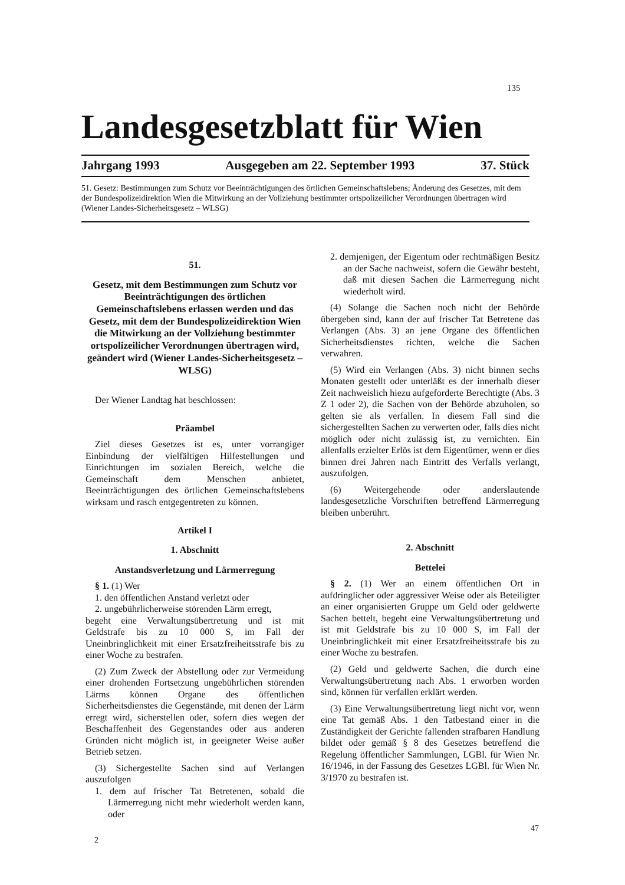135
Landesgesetzblatt für Wien
Jahrgang 1993 Ausgegeben am 22. September 1993 37. Stück
51. Gesetz: Bestimmungen zum Schutz vor Beeinträchtigungen des örtlichen Gemeinschaftslebens; Änderung des Gesetzes, mit dem der Bundespolizeidirektion Wien die Mitwirkung an der Vollziehung bestimmter ortspolizeilicher Verordnungen übertragen wird (Wiener Landes-Sicherheitsgesetz – WLSG)
51.
Gesetz, mit dem Bestimmungen zum Schutz vor Beeinträchtigungen des örtlichen Gemeinschaftslebens erlassen werden und das Gesetz, mit dem der Bundespolizeidirektion Wien die Mitwirkung an der Vollziehung bestimmter ortspolizeilicher Verordnungen übertragen wird, geändert wird (Wiener Landes-Sicherheitsgesetz – WLSG)
Der Wiener Landtag hat beschlossen:
Präambel
Ziel dieses Gesetzes ist es, unter vorrangiger Einbindung der vielfältigen Hilfestellungen und Einrichtungen im sozialen Bereich, welche die Gemeinschaft dem Menschen anbietet, Beeinträchtigungen des örtlichen Gemeinschaftslebens wirksam und rasch entgegentreten zu können.
Artikel I
1. Abschnitt
Anstandsverletzung und Lärmerregung
§ 1. (1) Wer
1. den öffentlichen Anstand verletzt oder
2. ungebührlicherweise störenden Lärm erregt,
begeht eine Verwaltungsübertretung und ist mit Geldstrafe bis zu 10 000 S, im Fall der Uneinbringlichkeit mit einer Ersatzfreiheitsstrafe bis zu einer Woche zu bestrafen.
(2) Zum Zweck der Abstellung oder zur Vermeidung einer drohenden Fortsetzung ungebührlichen störenden Lärms können Organe des öffentlichen Sicherheitsdienstes die Gegenstände, mit denen der Lärm erregt wird, sicherstellen oder, sofern dies wegen der Beschaffenheit des Gegenstandes oder aus anderen Gründen nicht möglich ist, in geeigneter Weise außer Betrieb setzen.
(3) Sichergestellte Sachen sind auf Verlangen auszufolgen
1. dem auf frischer Tat Betretenen, sobald die Lärmerregung nicht mehr wiederholt werden kann, oder
2. demjenigen, der Eigentum oder rechtmäßigen Besitz an der Sache nachweist, sofern die Gewähr besteht, daß mit diesen Sachen die Lärmerregung nicht wiederholt wird.
(4) Solange die Sachen noch nicht der Behörde übergeben sind, kann der auf frischer Tat Betretene das Verlangen (Abs. 3) an jene Organe des öffentlichen Sicherheitsdienstes richten, welche die Sachen verwahren.
(5) Wird ein Verlangen (Abs. 3) nicht binnen sechs Monaten gestellt oder unterläßt es der innerhalb dieser Zeit nachweislich hiezu aufgeforderte Berechtigte (Abs. 3 Z 1 oder 2), die Sachen von der Behörde abzuholen, so gelten sie als verfallen. In diesem Fall sind die sichergestellten Sachen zu verwerten oder, falls dies nicht möglich oder nicht zulässig ist, zu vernichten. Ein allenfalls erzielter Erlös ist dem Eigentümer, wenn er dies binnen drei Jahren nach Eintritt des Verfalls verlangt, auszufolgen.
(6) Weitergehende oder anderslautende landesgesetzliche Vorschriften betreffend Lärmerregung bleiben unberührt.
2. Abschnitt
Bettelei
§ 2. (1) Wer an einem öffentlichen Ort in aufdringlicher oder aggressiver Weise oder als Beteiligter an einer organisierten Gruppe um Geld oder geldwerte Sachen bettelt, begeht eine Verwaltungsübertretung und ist mit Geldstrafe bis zu 10 000 S, im Fall der Uneinbringlichkeit mit einer Ersatzfreiheitsstrafe bis zu einer Woche zu bestrafen.
(2) Geld und geldwerte Sachen, die durch eine Verwaltungsübertretung nach Abs. 1 erworben worden sind, können für verfallen erklärt werden.
(3) Eine Verwaltungsübertretung liegt nicht vor, wenn eine Tat gemäß Abs. 1 den Tatbestand einer in die Zuständigkeit der Gerichte fallenden strafbaren Handlung bildet oder gemäß § 8 des Gesetzes betreffend die Regelung öffentlicher Sammlungen, LGBl. für Wien Nr. 16/1946, in der Fassung des Gesetzes LGBl. für Wien Nr. 3/1970 zu bestrafen ist.
2
47